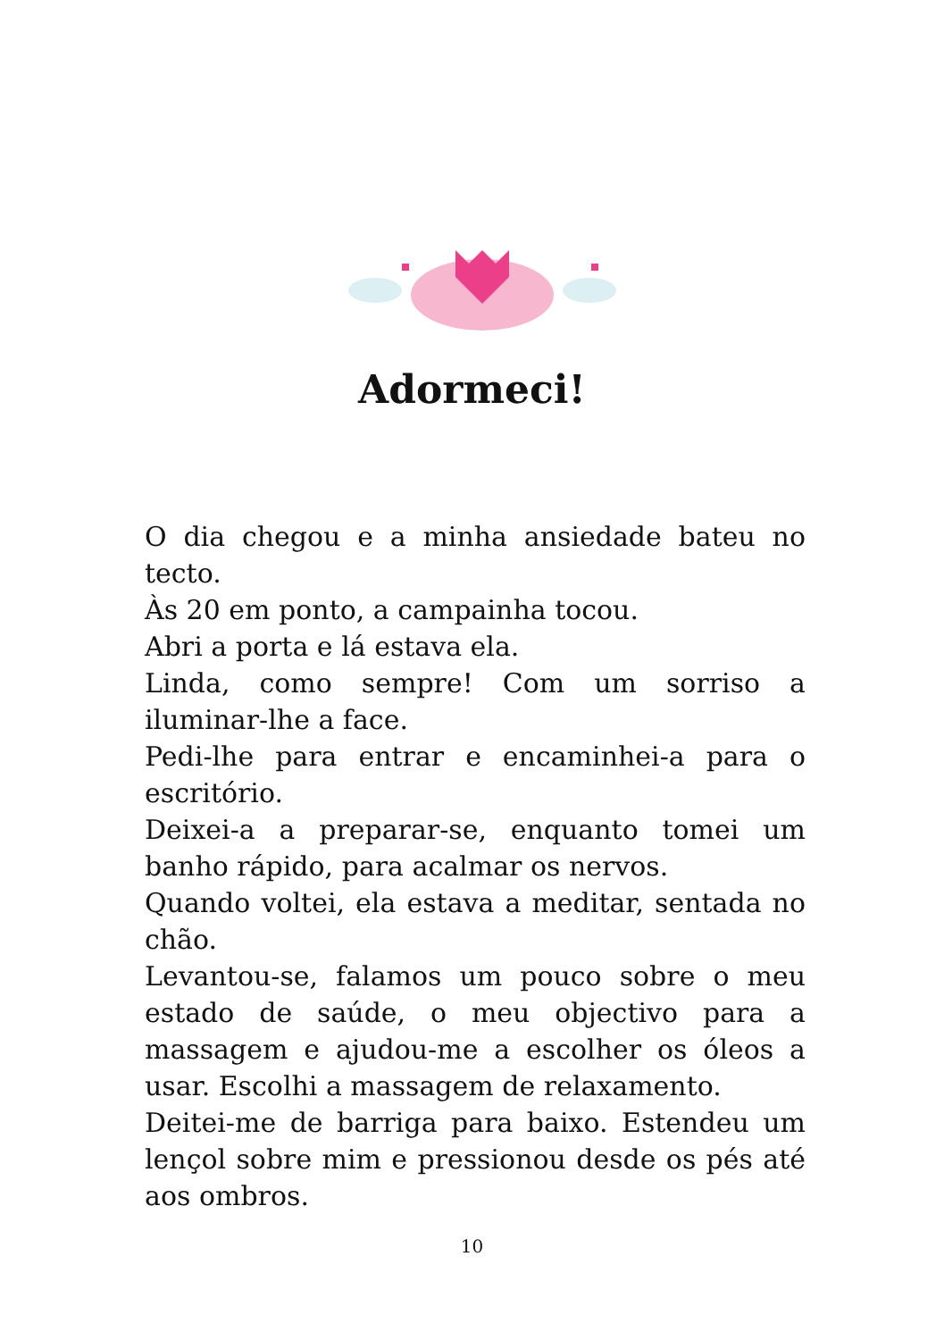Adormeci!
O dia chegou e a minha ansiedade bateu no tecto.
Às 20 em ponto, a campainha tocou.
Abri a porta e lá estava ela.
Linda, como sempre! Com um sorriso a iluminar-lhe a face.
Pedi-lhe para entrar e encaminhei-a para o escritório.
Deixei-a a preparar-se, enquanto tomei um banho rápido, para acalmar os nervos.
Quando voltei, ela estava a meditar, sentada no chão.
Levantou-se, falamos um pouco sobre o meu estado de saúde, o meu objectivo para a massagem e ajudou-me a escolher os óleos a usar. Escolhi a massagem de relaxamento.
Deitei-me de barriga para baixo. Estendeu um lençol sobre mim e pressionou desde os pés até aos ombros.
10